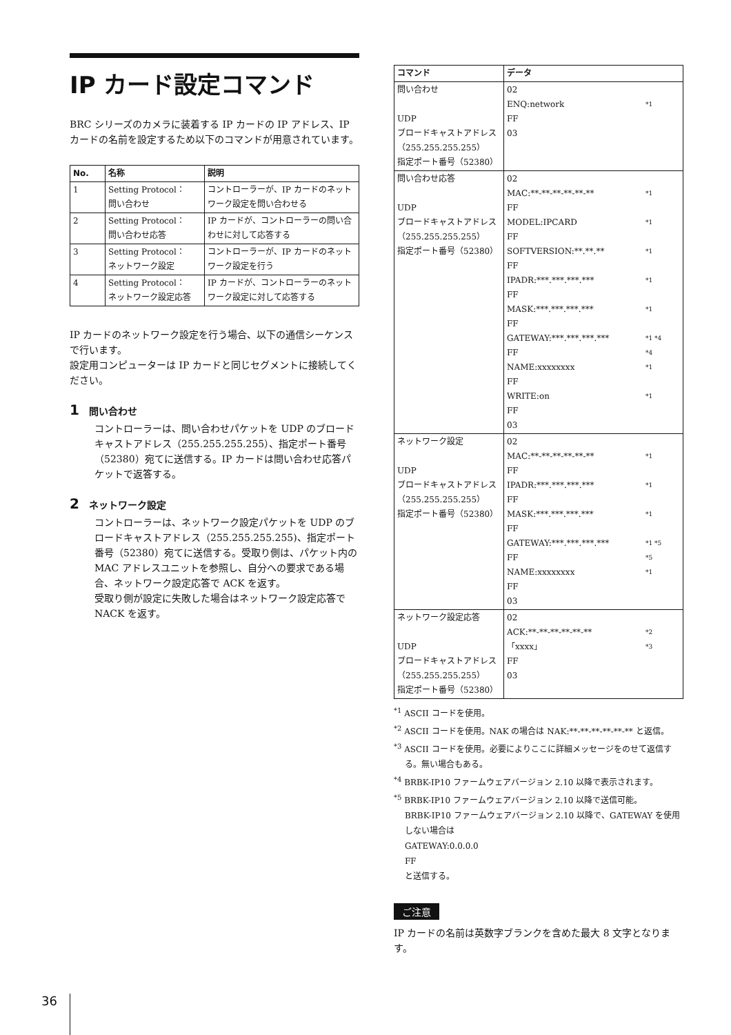IP カード設定コマンド
BRC シリーズのカメラに装着する IP カードの IP アドレス、IP カードの名前を設定するため以下のコマンドが用意されています。
| No. | 名称 | 説明 |
| --- | --- | --- |
| 1 | Setting Protocol： 問い合わせ | コントローラーが、IP カードのネットワーク設定を問い合わせる |
| 2 | Setting Protocol： 問い合わせ応答 | IP カードが、コントローラーの問い合わせに対して応答する |
| 3 | Setting Protocol： ネットワーク設定 | コントローラーが、IP カードのネットワーク設定を行う |
| 4 | Setting Protocol： ネットワーク設定応答 | IP カードが、コントローラーのネットワーク設定に対して応答する |
IP カードのネットワーク設定を行う場合、以下の通信シーケンスで行います。
設定用コンピューターは IP カードと同じセグメントに接続してください。
1 問い合わせ
コントローラーは、問い合わせパケットを UDP のブロードキャストアドレス（255.255.255.255）、指定ポート番号（52380）宛てに送信する。IP カードは問い合わせ応答パケットで返答する。
2 ネットワーク設定
コントローラーは、ネットワーク設定パケットを UDP のブロードキャストアドレス（255.255.255.255)、指定ポート番号（52380）宛てに送信する。受取り側は、パケット内の MAC アドレスユニットを参照し、自分への要求である場合、ネットワーク設定応答で ACK を返す。
受取り側が設定に失敗した場合はネットワーク設定応答で NACK を返す。
| コマンド | データ |
| --- | --- |
| 問い合わせ UDP ブロードキャストアドレス（255.255.255.255） 指定ポート番号（52380） | 02 ENQ:network *1 FF 03 |
| 問い合わせ応答 UDP ブロードキャストアドレス（255.255.255.255） 指定ポート番号（52380） | 02 MAC:**-**-**-**-**-** *1 FF MODEL:IPCARD *1 FF SOFTVERSION:**.**.** *1 FF IPADR:***.***.***.*** *1 FF MASK:***.***.***.*** *1 FF GATEWAY:***.***.***.*** *1 *4 FF *4 NAME:xxxxxxxx *1 FF WRITE:on *1 FF 03 |
| ネットワーク設定 UDP ブロードキャストアドレス（255.255.255.255） 指定ポート番号（52380） | 02 MAC:**-**-**-**-**-** *1 FF IPADR:***.***.***.*** *1 FF MASK:***.***.***.*** *1 FF GATEWAY:***.***.***.*** *1 *5 FF *5 NAME:xxxxxxxx *1 FF 03 |
| ネットワーク設定応答 UDP ブロードキャストアドレス（255.255.255.255） 指定ポート番号（52380） | 02 ACK:**-**-**-**-**-** *2 「xxxx」 *3 FF 03 |
<sup>*1</sup> ASCII コードを使用。
<sup>*2</sup> ASCII コードを使用。NAK の場合は NAK:**-**-**-**-**-** と返信。
<sup>*3</sup> ASCII コードを使用。必要によりここに詳細メッセージをのせて返信する。無い場合もある。
<sup>*4</sup> BRBK-IP10 ファームウェアバージョン 2.10 以降で表示されます。
<sup>*5</sup> BRBK-IP10 ファームウェアバージョン 2.10 以降で送信可能。
BRBK-IP10 ファームウェアバージョン 2.10 以降で、GATEWAY を使用しない場合は
GATEWAY:0.0.0.0
FF
と送信する。
ご注意
IP カードの名前は英数字ブランクを含めた最大 8 文字となります。
36